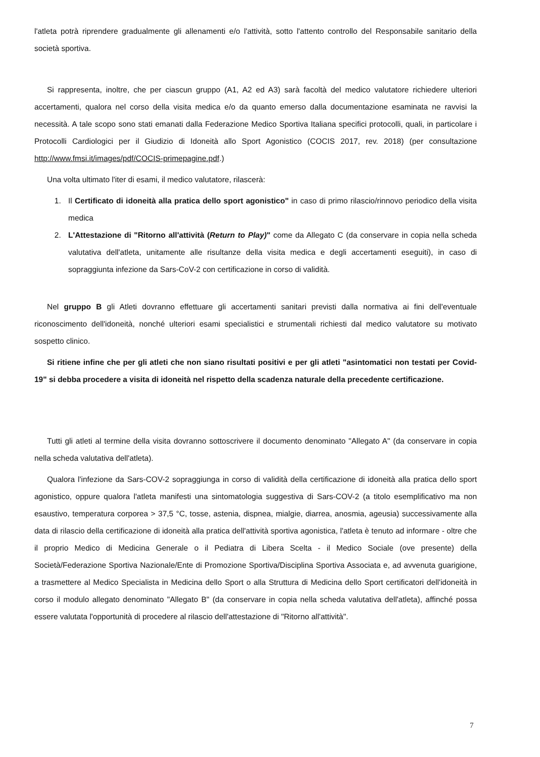l'atleta potrà riprendere gradualmente gli allenamenti e/o l'attività, sotto l'attento controllo del Responsabile sanitario della società sportiva.
Si rappresenta, inoltre, che per ciascun gruppo (A1, A2 ed A3) sarà facoltà del medico valutatore richiedere ulteriori accertamenti, qualora nel corso della visita medica e/o da quanto emerso dalla documentazione esaminata ne ravvisi la necessità. A tale scopo sono stati emanati dalla Federazione Medico Sportiva Italiana specifici protocolli, quali, in particolare i Protocolli Cardiologici per il Giudizio di Idoneità allo Sport Agonistico (COCIS 2017, rev. 2018) (per consultazione http://www.fmsi.it/images/pdf/COCIS-primepagine.pdf.)
Una volta ultimato l'iter di esami, il medico valutatore, rilascerà:
1. Il Certificato di idoneità alla pratica dello sport agonistico" in caso di primo rilascio/rinnovo periodico della visita medica
2. L'Attestazione di "Ritorno all'attività (Return to Play)" come da Allegato C (da conservare in copia nella scheda valutativa dell'atleta, unitamente alle risultanze della visita medica e degli accertamenti eseguiti), in caso di sopraggiunta infezione da Sars-CoV-2 con certificazione in corso di validità.
Nel gruppo B gli Atleti dovranno effettuare gli accertamenti sanitari previsti dalla normativa ai fini dell'eventuale riconoscimento dell'idoneità, nonché ulteriori esami specialistici e strumentali richiesti dal medico valutatore su motivato sospetto clinico.
Si ritiene infine che per gli atleti che non siano risultati positivi e per gli atleti "asintomatici non testati per Covid-19" si debba procedere a visita di idoneità nel rispetto della scadenza naturale della precedente certificazione.
Tutti gli atleti al termine della visita dovranno sottoscrivere il documento denominato "Allegato A" (da conservare in copia nella scheda valutativa dell'atleta).
Qualora l'infezione da Sars-COV-2 sopraggiunga in corso di validità della certificazione di idoneità alla pratica dello sport agonistico, oppure qualora l'atleta manifesti una sintomatologia suggestiva di Sars-COV-2 (a titolo esemplificativo ma non esaustivo, temperatura corporea > 37,5 °C, tosse, astenia, dispnea, mialgie, diarrea, anosmia, ageusia) successivamente alla data di rilascio della certificazione di idoneità alla pratica dell'attività sportiva agonistica, l'atleta è tenuto ad informare - oltre che il proprio Medico di Medicina Generale o il Pediatra di Libera Scelta - il Medico Sociale (ove presente) della Società/Federazione Sportiva Nazionale/Ente di Promozione Sportiva/Disciplina Sportiva Associata e, ad avvenuta guarigione, a trasmettere al Medico Specialista in Medicina dello Sport o alla Struttura di Medicina dello Sport certificatori dell'idoneità in corso il modulo allegato denominato "Allegato B" (da conservare in copia nella scheda valutativa dell'atleta), affinché possa essere valutata l'opportunità di procedere al rilascio dell'attestazione di "Ritorno all'attività".
7